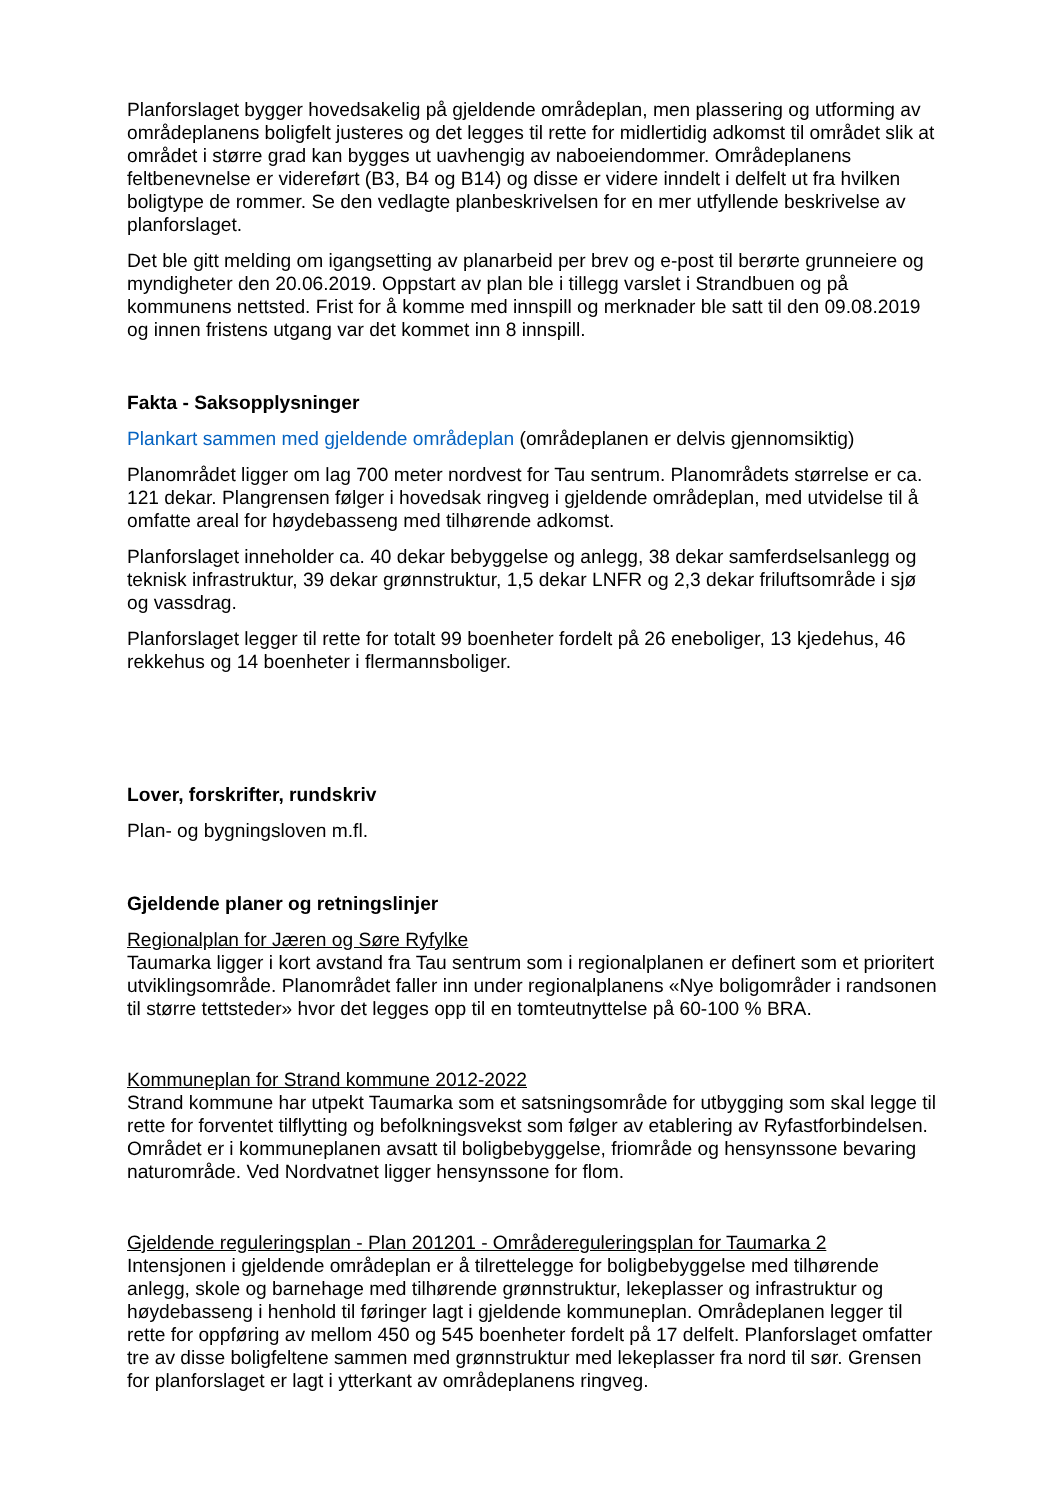Planforslaget bygger hovedsakelig på gjeldende områdeplan, men plassering og utforming av områdeplanens boligfelt justeres og det legges til rette for midlertidig adkomst til området slik at området i større grad kan bygges ut uavhengig av naboeiendommer. Områdeplanens feltbenevnelse er videreført (B3, B4 og B14) og disse er videre inndelt i delfelt ut fra hvilken boligtype de rommer. Se den vedlagte planbeskrivelsen for en mer utfyllende beskrivelse av planforslaget.
Det ble gitt melding om igangsetting av planarbeid per brev og e-post til berørte grunneiere og myndigheter den 20.06.2019. Oppstart av plan ble i tillegg varslet i Strandbuen og på kommunens nettsted. Frist for å komme med innspill og merknader ble satt til den 09.08.2019 og innen fristens utgang var det kommet inn 8 innspill.
Fakta - Saksopplysninger
Plankart sammen med gjeldende områdeplan (områdeplanen er delvis gjennomsiktig)
Planområdet ligger om lag 700 meter nordvest for Tau sentrum. Planområdets størrelse er ca. 121 dekar. Plangrensen følger i hovedsak ringveg i gjeldende områdeplan, med utvidelse til å omfatte areal for høydebasseng med tilhørende adkomst.
Planforslaget inneholder ca. 40 dekar bebyggelse og anlegg, 38 dekar samferdselsanlegg og teknisk infrastruktur, 39 dekar grønnstruktur, 1,5 dekar LNFR og 2,3 dekar friluftsområde i sjø og vassdrag.
Planforslaget legger til rette for totalt 99 boenheter fordelt på 26 eneboliger, 13 kjedehus, 46 rekkehus og 14 boenheter i flermannsboliger.
Lover, forskrifter, rundskriv
Plan- og bygningsloven m.fl.
Gjeldende planer og retningslinjer
Regionalplan for Jæren og Søre Ryfylke
Taumarka ligger i kort avstand fra Tau sentrum som i regionalplanen er definert som et prioritert utviklingsområde. Planområdet faller inn under regionalplanens «Nye boligområder i randsonen til større tettsteder» hvor det legges opp til en tomteutnyttelse på 60-100 % BRA.
Kommuneplan for Strand kommune 2012-2022
Strand kommune har utpekt Taumarka som et satsningsområde for utbygging som skal legge til rette for forventet tilflytting og befolkningsvekst som følger av etablering av Ryfastforbindelsen. Området er i kommuneplanen avsatt til boligbebyggelse, friområde og hensynssone bevaring naturområde. Ved Nordvatnet ligger hensynssone for flom.
Gjeldende reguleringsplan - Plan 201201 - Områdereguleringsplan for Taumarka 2
Intensjonen i gjeldende områdeplan er å tilrettelegge for boligbebyggelse med tilhørende anlegg, skole og barnehage med tilhørende grønnstruktur, lekeplasser og infrastruktur og høydebasseng i henhold til føringer lagt i gjeldende kommuneplan. Områdeplanen legger til rette for oppføring av mellom 450 og 545 boenheter fordelt på 17 delfelt. Planforslaget omfatter tre av disse boligfeltene sammen med grønnstruktur med lekeplasser fra nord til sør. Grensen for planforslaget er lagt i ytterkant av områdeplanens ringveg.